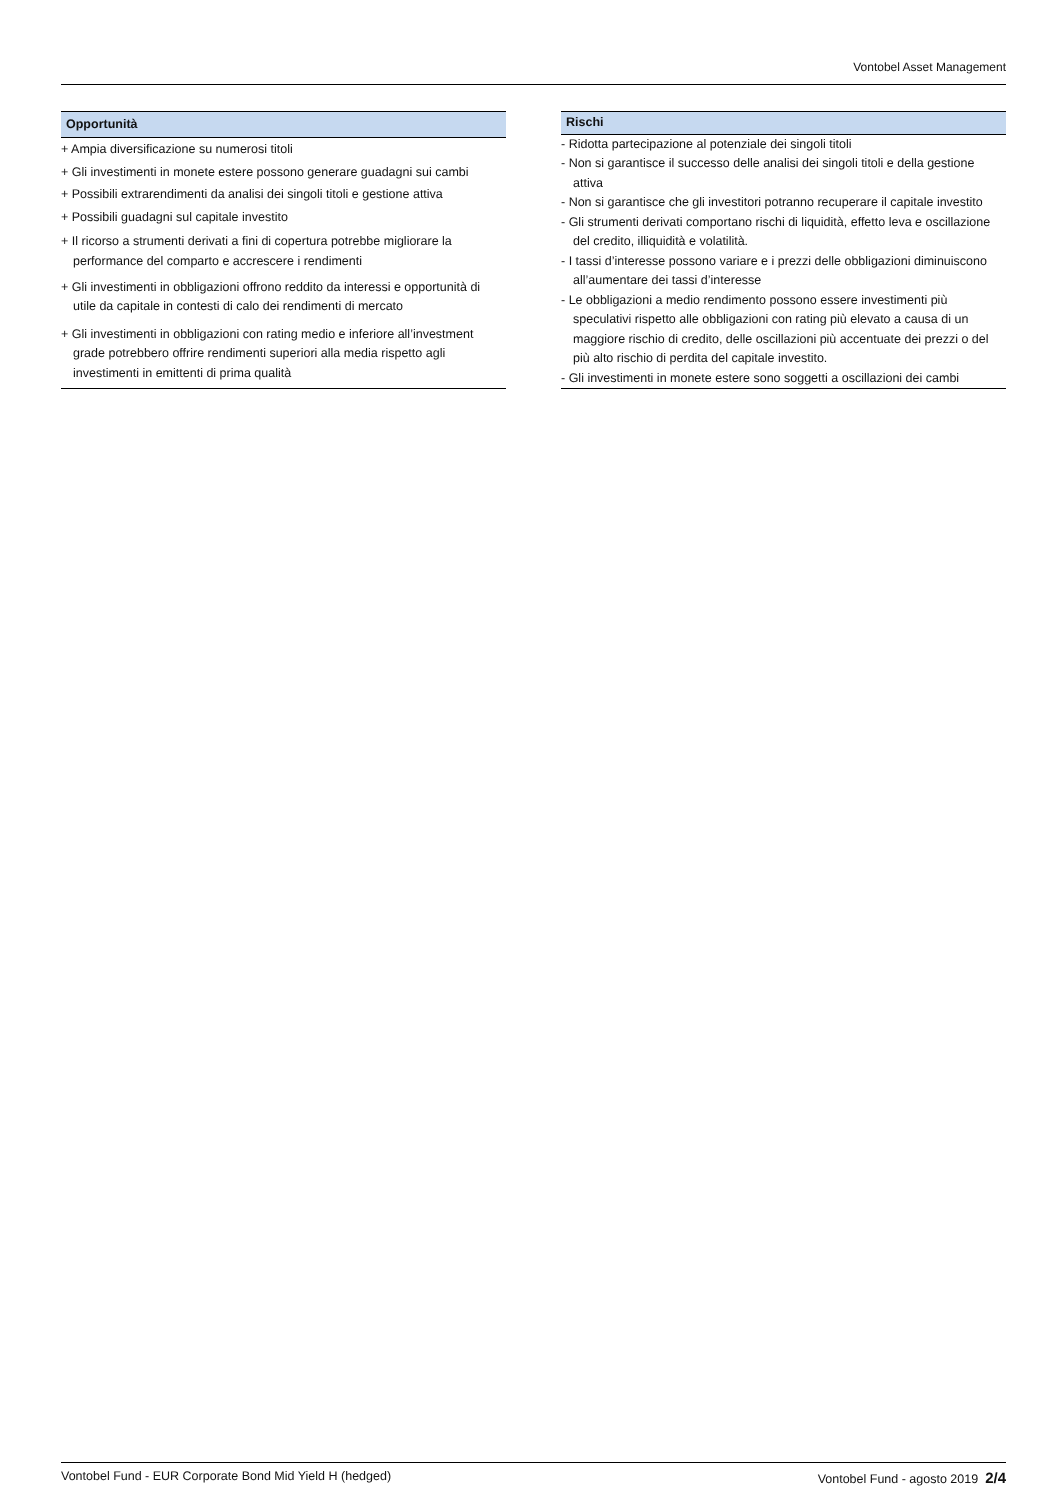Vontobel Asset Management
| Opportunità |
| --- |
| + Ampia diversificazione su numerosi titoli |
| + Gli investimenti in monete estere possono generare guadagni sui cambi |
| + Possibili extrarendimenti da analisi dei singoli titoli e gestione attiva |
| + Possibili guadagni sul capitale investito |
| + Il ricorso a strumenti derivati a fini di copertura potrebbe migliorare la performance del comparto e accrescere i rendimenti |
| + Gli investimenti in obbligazioni offrono reddito da interessi e opportunità di utile da capitale in contesti di calo dei rendimenti di mercato |
| + Gli investimenti in obbligazioni con rating medio e inferiore all’investment grade potrebbero offrire rendimenti superiori alla media rispetto agli investimenti in emittenti di prima qualità |
| Rischi |
| --- |
| - Ridotta partecipazione al potenziale dei singoli titoli |
| - Non si garantisce il successo delle analisi dei singoli titoli e della gestione attiva |
| - Non si garantisce che gli investitori potranno recuperare il capitale investito |
| - Gli strumenti derivati comportano rischi di liquidità, effetto leva e oscillazione del credito, illiquidità e volatilità. |
| - I tassi d’interesse possono variare e i prezzi delle obbligazioni diminuiscono all’aumentare dei tassi d’interesse |
| - Le obbligazioni a medio rendimento possono essere investimenti più speculativi rispetto alle obbligazioni con rating più elevato a causa di un maggiore rischio di credito, delle oscillazioni più accentuate dei prezzi o del più alto rischio di perdita del capitale investito. |
| - Gli investimenti in monete estere sono soggetti a oscillazioni dei cambi |
Vontobel Fund - EUR Corporate Bond Mid Yield H (hedged) Vontobel Fund - agosto 2019 2/4